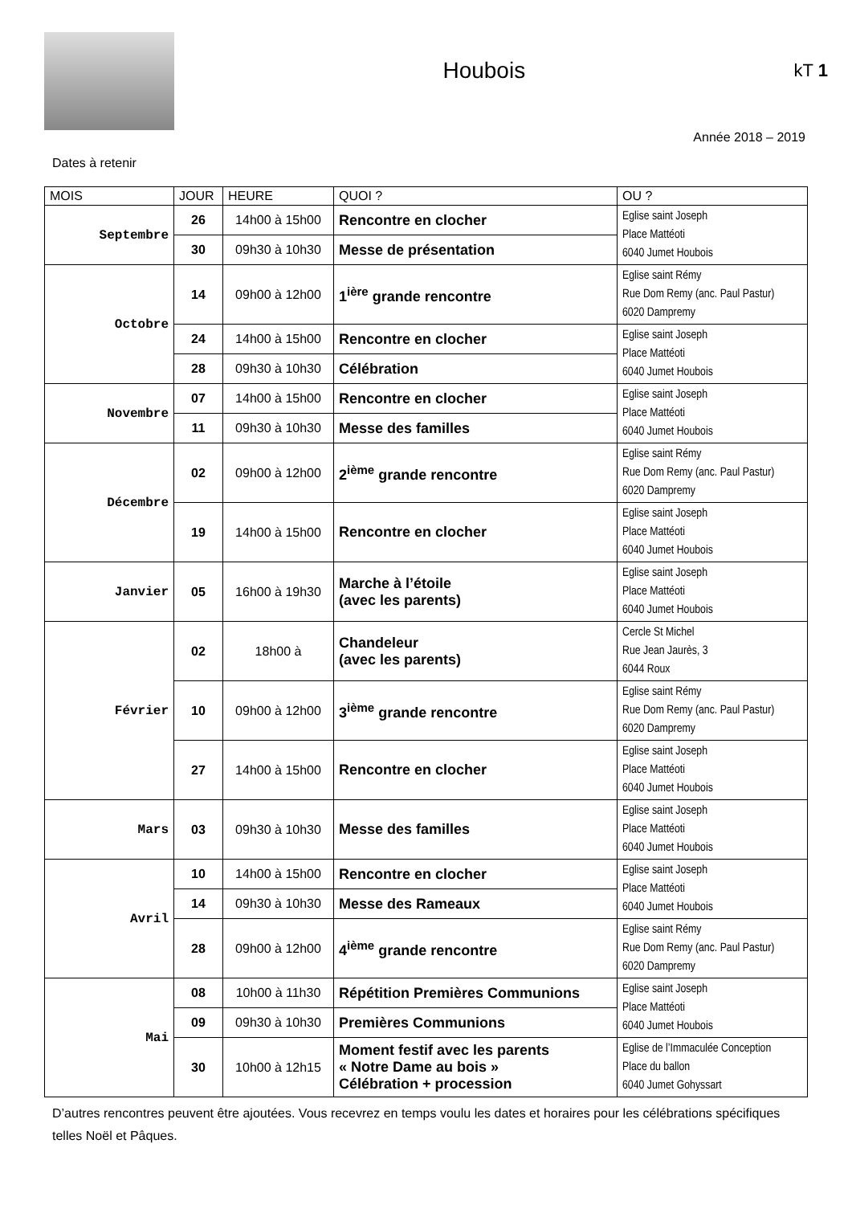Houbois
kT 1
Année 2018 – 2019
Dates à retenir
| MOIS | JOUR | HEURE | QUOI ? | OU ? |
| --- | --- | --- | --- | --- |
| Septembre | 26 | 14h00 à 15h00 | Rencontre en clocher | Eglise saint Joseph Place Mattéoti 6040 Jumet Houbois |
| | 30 | 09h30 à 10h30 | Messe de présentation | |
| Octobre | 14 | 09h00 à 12h00 | 1<sup>ière</sup> grande rencontre | Eglise saint Rémy Rue Dom Remy (anc. Paul Pastur) 6020 Dampremy |
| | 24 | 14h00 à 15h00 | Rencontre en clocher | Eglise saint Joseph Place Mattéoti 6040 Jumet Houbois |
| | 28 | 09h30 à 10h30 | Célébration | |
| Novembre | 07 | 14h00 à 15h00 | Rencontre en clocher | Eglise saint Joseph Place Mattéoti 6040 Jumet Houbois |
| | 11 | 09h30 à 10h30 | Messe des familles | |
| Décembre | 02 | 09h00 à 12h00 | 2<sup>ième</sup> grande rencontre | Eglise saint Rémy Rue Dom Remy (anc. Paul Pastur) 6020 Dampremy |
| | 19 | 14h00 à 15h00 | Rencontre en clocher | Eglise saint Joseph Place Mattéoti 6040 Jumet Houbois |
| Janvier | 05 | 16h00 à 19h30 | Marche à l’étoile (avec les parents) | Eglise saint Joseph Place Mattéoti 6040 Jumet Houbois |
| Février | 02 | 18h00 à | Chandeleur (avec les parents) | Cercle St Michel Rue Jean Jaurès, 3 6044 Roux |
| | 10 | 09h00 à 12h00 | 3<sup>ième</sup> grande rencontre | Eglise saint Rémy Rue Dom Remy (anc. Paul Pastur) 6020 Dampremy |
| | 27 | 14h00 à 15h00 | Rencontre en clocher | Eglise saint Joseph Place Mattéoti 6040 Jumet Houbois |
| Mars | 03 | 09h30 à 10h30 | Messe des familles | Eglise saint Joseph Place Mattéoti 6040 Jumet Houbois |
| Avril | 10 | 14h00 à 15h00 | Rencontre en clocher | Eglise saint Joseph Place Mattéoti 6040 Jumet Houbois |
| | 14 | 09h30 à 10h30 | Messe des Rameaux | |
| | 28 | 09h00 à 12h00 | 4<sup>ième</sup> grande rencontre | Eglise saint Rémy Rue Dom Remy (anc. Paul Pastur) 6020 Dampremy |
| Mai | 08 | 10h00 à 11h30 | Répétition Premières Communions | Eglise saint Joseph Place Mattéoti 6040 Jumet Houbois |
| | 09 | 09h30 à 10h30 | Premières Communions | |
| | 30 | 10h00 à 12h15 | Moment festif avec les parents « Notre Dame au bois » Célébration + procession | Eglise de l’Immaculée Conception Place du ballon 6040 Jumet Gohyssart |
D’autres rencontres peuvent être ajoutées. Vous recevrez en temps voulu les dates et horaires pour les célébrations spécifiques telles Noël et Pâques.